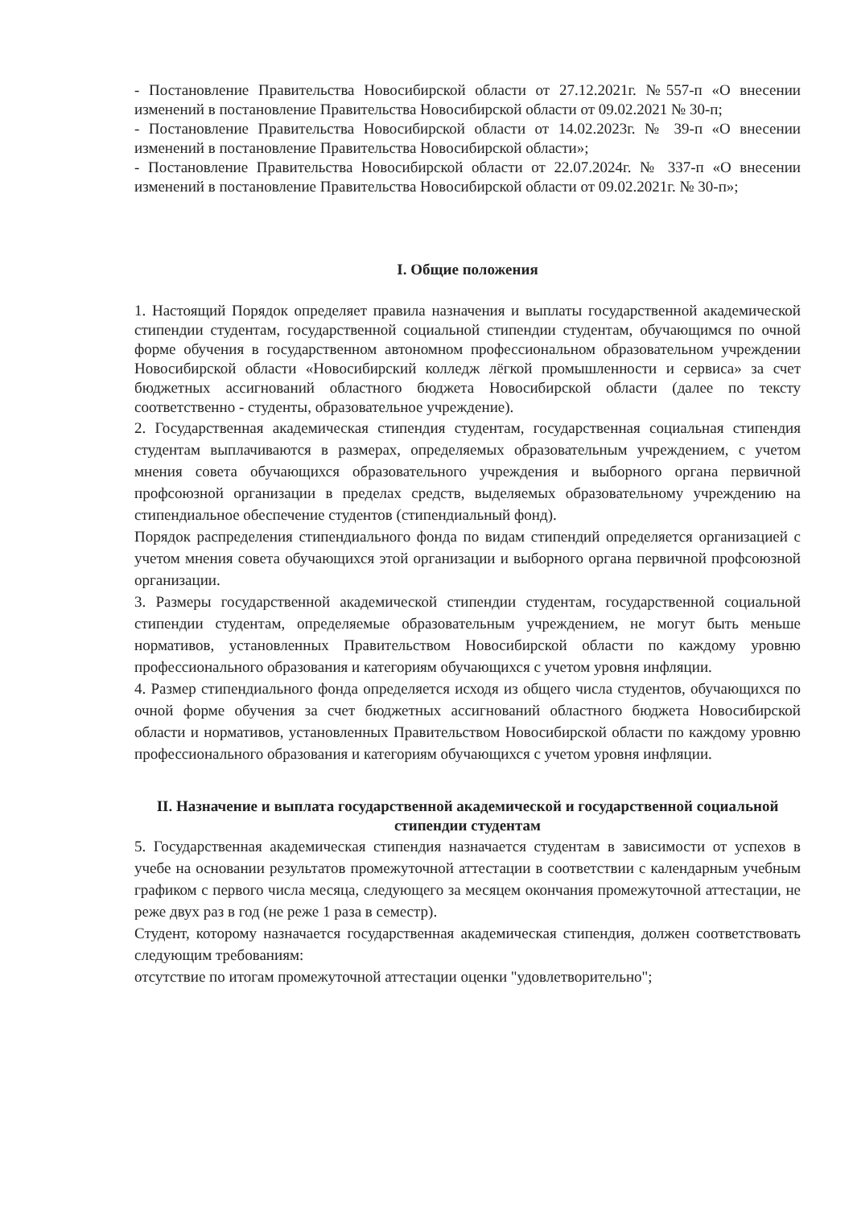- Постановление Правительства Новосибирской области от 27.12.2021г. №557-п «О внесении изменений в постановление Правительства Новосибирской области от 09.02.2021 № 30-п;
- Постановление Правительства Новосибирской области от 14.02.2023г. № 39-п «О внесении изменений в постановление Правительства Новосибирской области»;
- Постановление Правительства Новосибирской области от 22.07.2024г. № 337-п «О внесении изменений в постановление Правительства Новосибирской области от 09.02.2021г. № 30-п»;
I. Общие положения
1. Настоящий Порядок определяет правила назначения и выплаты государственной академической стипендии студентам, государственной социальной стипендии студентам, обучающимся по очной форме обучения в государственном автономном профессиональном образовательном учреждении Новосибирской области «Новосибирский колледж лёгкой промышленности и сервиса» за счет бюджетных ассигнований областного бюджета Новосибирской области (далее по тексту соответственно - студенты, образовательное учреждение).
2. Государственная академическая стипендия студентам, государственная социальная стипендия студентам выплачиваются в размерах, определяемых образовательным учреждением, с учетом мнения совета обучающихся образовательного учреждения и выборного органа первичной профсоюзной организации в пределах средств, выделяемых образовательному учреждению на стипендиальное обеспечение студентов (стипендиальный фонд).
Порядок распределения стипендиального фонда по видам стипендий определяется организацией с учетом мнения совета обучающихся этой организации и выборного органа первичной профсоюзной организации.
3. Размеры государственной академической стипендии студентам, государственной социальной стипендии студентам, определяемые образовательным учреждением, не могут быть меньше нормативов, установленных Правительством Новосибирской области по каждому уровню профессионального образования и категориям обучающихся с учетом уровня инфляции.
4. Размер стипендиального фонда определяется исходя из общего числа студентов, обучающихся по очной форме обучения за счет бюджетных ассигнований областного бюджета Новосибирской области и нормативов, установленных Правительством Новосибирской области по каждому уровню профессионального образования и категориям обучающихся с учетом уровня инфляции.
II. Назначение и выплата государственной академической и государственной социальной стипендии студентам
5. Государственная академическая стипендия назначается студентам в зависимости от успехов в учебе на основании результатов промежуточной аттестации в соответствии с календарным учебным графиком с первого числа месяца, следующего за месяцем окончания промежуточной аттестации, не реже двух раз в год (не реже 1 раза в семестр).
Студент, которому назначается государственная академическая стипендия, должен соответствовать следующим требованиям:
отсутствие по итогам промежуточной аттестации оценки "удовлетворительно";